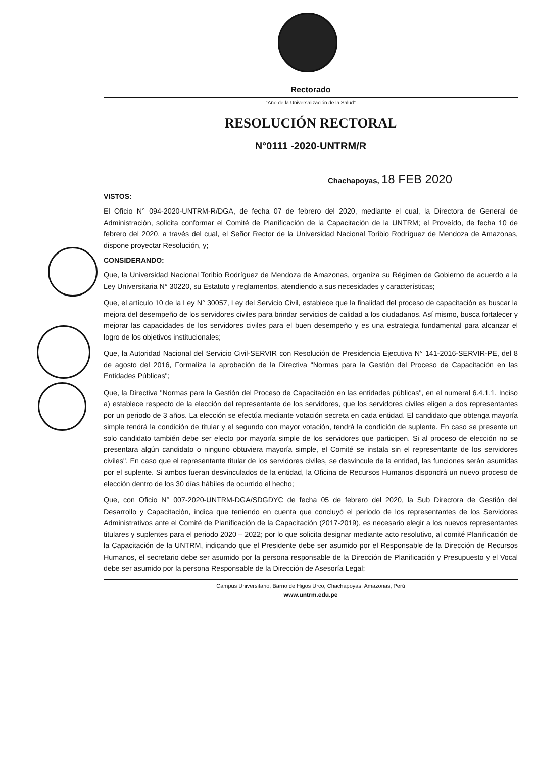Rectorado
"Año de la Universalización de la Salud"
RESOLUCIÓN RECTORAL
N°0111 -2020-UNTRM/R
Chachapoyas, 18 FEB 2020
VISTOS:
El Oficio N° 094-2020-UNTRM-R/DGA, de fecha 07 de febrero del 2020, mediante el cual, la Directora de General de Administración, solicita conformar el Comité de Planificación de la Capacitación de la UNTRM; el Proveído, de fecha 10 de febrero del 2020, a través del cual, el Señor Rector de la Universidad Nacional Toribio Rodríguez de Mendoza de Amazonas, dispone proyectar Resolución, y;
CONSIDERANDO:
Que, la Universidad Nacional Toribio Rodríguez de Mendoza de Amazonas, organiza su Régimen de Gobierno de acuerdo a la Ley Universitaria N° 30220, su Estatuto y reglamentos, atendiendo a sus necesidades y características;
Que, el artículo 10 de la Ley N° 30057, Ley del Servicio Civil, establece que la finalidad del proceso de capacitación es buscar la mejora del desempeño de los servidores civiles para brindar servicios de calidad a los ciudadanos. Así mismo, busca fortalecer y mejorar las capacidades de los servidores civiles para el buen desempeño y es una estrategia fundamental para alcanzar el logro de los objetivos institucionales;
Que, la Autoridad Nacional del Servicio Civil-SERVIR con Resolución de Presidencia Ejecutiva N° 141-2016-SERVIR-PE, del 8 de agosto del 2016, Formaliza la aprobación de la Directiva "Normas para la Gestión del Proceso de Capacitación en las Entidades Públicas";
Que, la Directiva "Normas para la Gestión del Proceso de Capacitación en las entidades públicas", en el numeral 6.4.1.1. Inciso a) establece respecto de la elección del representante de los servidores, que los servidores civiles eligen a dos representantes por un periodo de 3 años. La elección se efectúa mediante votación secreta en cada entidad. El candidato que obtenga mayoría simple tendrá la condición de titular y el segundo con mayor votación, tendrá la condición de suplente. En caso se presente un solo candidato también debe ser electo por mayoría simple de los servidores que participen. Si al proceso de elección no se presentara algún candidato o ninguno obtuviera mayoría simple, el Comité se instala sin el representante de los servidores civiles". En caso que el representante titular de los servidores civiles, se desvincule de la entidad, las funciones serán asumidas por el suplente. Si ambos fueran desvinculados de la entidad, la Oficina de Recursos Humanos dispondrá un nuevo proceso de elección dentro de los 30 días hábiles de ocurrido el hecho;
Que, con Oficio N° 007-2020-UNTRM-DGA/SDGDYC de fecha 05 de febrero del 2020, la Sub Directora de Gestión del Desarrollo y Capacitación, indica que teniendo en cuenta que concluyó el periodo de los representantes de los Servidores Administrativos ante el Comité de Planificación de la Capacitación (2017-2019), es necesario elegir a los nuevos representantes titulares y suplentes para el periodo 2020 – 2022; por lo que solicita designar mediante acto resolutivo, al comité Planificación de la Capacitación de la UNTRM, indicando que el Presidente debe ser asumido por el Responsable de la Dirección de Recursos Humanos, el secretario debe ser asumido por la persona responsable de la Dirección de Planificación y Presupuesto y el Vocal debe ser asumido por la persona Responsable de la Dirección de Asesoría Legal;
Campus Universitario, Barrio de Higos Urco, Chachapoyas, Amazonas, Perú
www.untrm.edu.pe